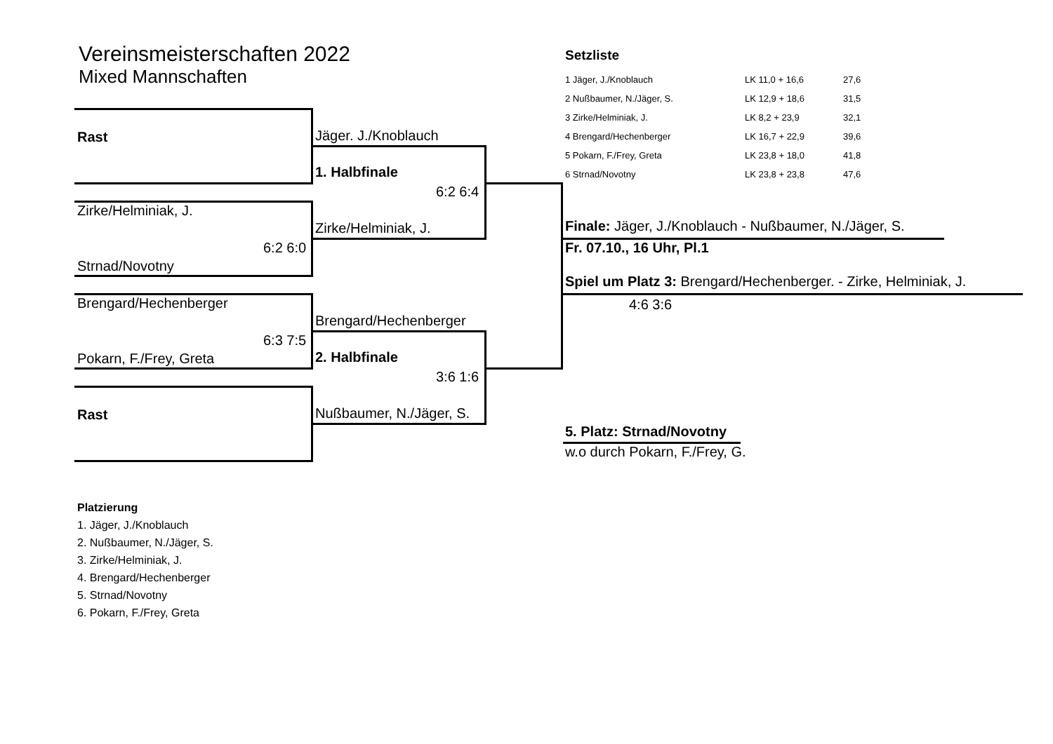Vereinsmeisterschaften 2022
Mixed Mannschaften
Setzliste
| 1 Jäger, J./Knoblauch | LK 11,0 + 16,6 | 27,6 |
| 2 Nußbaumer, N./Jäger, S. | LK 12,9 + 18,6 | 31,5 |
| 3 Zirke/Helminiak, J. | LK 8,2 + 23,9 | 32,1 |
| 4 Brengard/Hechenberger | LK 16,7 + 22,9 | 39,6 |
| 5 Pokarn, F./Frey, Greta | LK 23,8 + 18,0 | 41,8 |
| 6 Strnad/Novotny | LK 23,8 + 23,8 | 47,6 |
Rast
Zirke/Helminiak, J.
6:2 6:0
Strnad/Novotny
Brengard/Hechenberger
6:3 7:5
Pokarn, F./Frey, Greta
Rast
Jäger. J./Knoblauch
1. Halbfinale
6:2 6:4
Zirke/Helminiak, J.
Brengard/Hechenberger
2. Halbfinale
3:6 1:6
Nußbaumer, N./Jäger, S.
Finale: Jäger, J./Knoblauch - Nußbaumer, N./Jäger, S.
Fr. 07.10., 16 Uhr, Pl.1
Spiel um Platz 3: Brengard/Hechenberger. - Zirke, Helminiak, J.
4:6 3:6
5. Platz: Strnad/Novotny
w.o durch Pokarn, F./Frey, G.
Platzierung
1. Jäger, J./Knoblauch
2. Nußbaumer, N./Jäger, S.
3. Zirke/Helminiak, J.
4. Brengard/Hechenberger
5. Strnad/Novotny
6. Pokarn, F./Frey, Greta